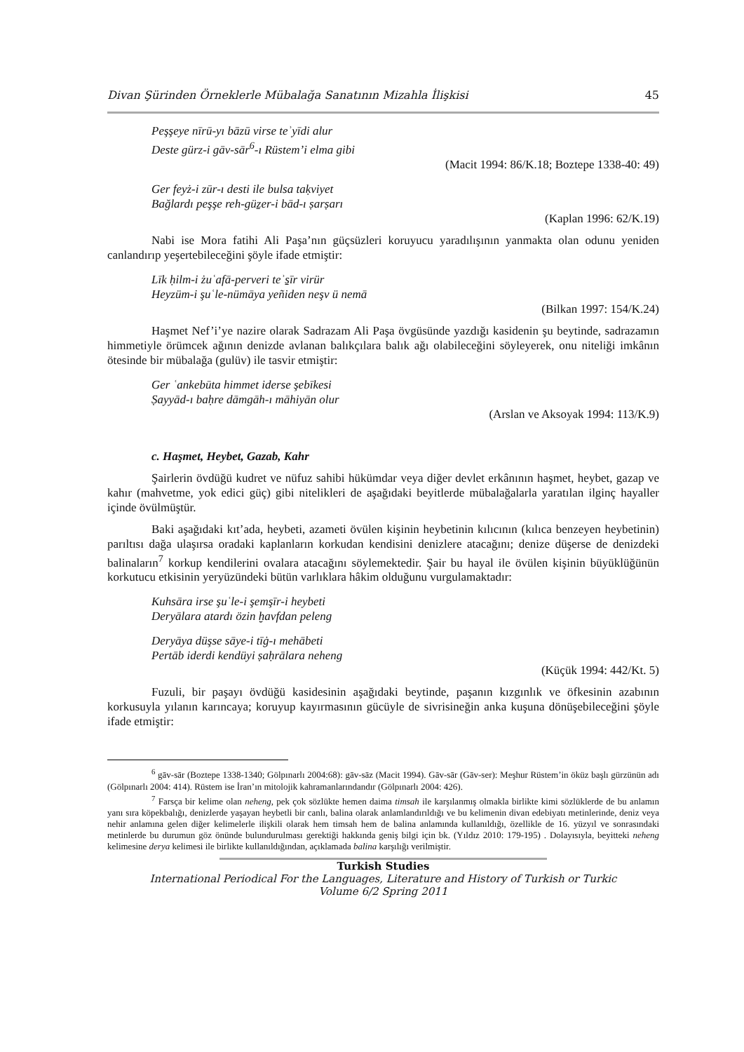Divan Şürinden Örneklerle Mübalağa Sanatının Mizahla İlişkisi 45
Peşşeye nīrū-yı bāzū virse teʾyīdi alur
Deste gürz-i gāv-sār<sup>6</sup>-ı Rüstem’i elma gibi
(Macit 1994: 86/K.18; Boztepe 1338-40: 49)
Ger feyż-i zūr-ı desti ile bulsa taḳviyet
Bağlardı peşşe reh-güẕer-i bād-ı ṣarṣarı
(Kaplan 1996: 62/K.19)
Nabi ise Mora fatihi Ali Paşa’nın güçsüzleri koruyucu yaradılışının yanmakta olan odunu yeniden canlandırıp yeşertebileceğini şöyle ifade etmiştir:
Līk ḥilm-i żuʿafā-perveri teʾs̱īr virür
Heyzüm-i şuʿle-nümāya yeñiden neşv ü nemā
(Bilkan 1997: 154/K.24)
Haşmet Nef’i’ye nazire olarak Sadrazam Ali Paşa övgüsünde yazdığı kasidenin şu beytinde, sadrazamın himmetiyle örümcek ağının denizde avlanan balıkçılara balık ağı olabileceğini söyleyerek, onu niteliği imkânın ötesinde bir mübalağa (gulüv) ile tasvir etmiştir:
Ger ʿankebūta himmet iderse şebīkesi
Ṣayyād-ı baḥre dāmgāh-ı māhiyān olur
(Arslan ve Aksoyak 1994: 113/K.9)
c. Haşmet, Heybet, Gazab, Kahr
Şairlerin övdüğü kudret ve nüfuz sahibi hükümdar veya diğer devlet erkânının haşmet, heybet, gazap ve kahır (mahvetme, yok edici güç) gibi nitelikleri de aşağıdaki beyitlerde mübalağalarla yaratılan ilginç hayaller içinde övülmüştür.
Baki aşağıdaki kıt’ada, heybeti, azameti övülen kişinin heybetinin kılıcının (kılıca benzeyen heybetinin) parıltısı dağa ulaşırsa oradaki kaplanların korkudan kendisini denizlere atacağını; denize düşerse de denizdeki balinaların<sup>7</sup> korkup kendilerini ovalara atacağını söylemektedir. Şair bu hayal ile övülen kişinin büyüklüğünün korkutucu etkisinin yeryüzündeki bütün varlıklara hâkim olduğunu vurgulamaktadır:
Kuhsāra irse şuʿle-i şemşīr-i heybeti
Deryālara atardı özin ḫavfdan peleng
Deryāya düşse sāye-i tīġ-ı mehābeti
Pertāb iderdi kendüyi ṣaḥrālara neheng
(Küçük 1994: 442/Kt. 5)
Fuzuli, bir paşayı övdüğü kasidesinin aşağıdaki beytinde, paşanın kızgınlık ve öfkesinin azabının korkusuyla yılanın karıncaya; koruyup kayırmasının gücüyle de sivrisineğin anka kuşuna dönüşebileceğini şöyle ifade etmiştir:
<sup>6</sup> gāv-sār (Boztepe 1338-1340; Gölpınarlı 2004:68): gāv-sāz (Macit 1994). Gāv-sār (Gāv-ser): Meşhur Rüstem’in öküz başlı gürzünün adı (Gölpınarlı 2004: 414). Rüstem ise İran’ın mitolojik kahramanlarındandır (Gölpınarlı 2004: 426).
<sup>7</sup> Farsça bir kelime olan neheng, pek çok sözlükte hemen daima timsah ile karşılanmış olmakla birlikte kimi sözlüklerde de bu anlamın yanı sıra köpekbalığı, denizlerde yaşayan heybetli bir canlı, balina olarak anlamlandırıldığı ve bu kelimenin divan edebiyatı metinlerinde, deniz veya nehir anlamına gelen diğer kelimelerle ilişkili olarak hem timsah hem de balina anlamında kullanıldığı, özellikle de 16. yüzyıl ve sonrasındaki metinlerde bu durumun göz önünde bulundurulması gerektiği hakkında geniş bilgi için bk. (Yıldız 2010: 179-195) . Dolayısıyla, beyitteki neheng kelimesine derya kelimesi ile birlikte kullanıldığından, açıklamada balina karşılığı verilmiştir.
Turkish Studies
International Periodical For the Languages, Literature and History of Turkish or Turkic
Volume 6/2 Spring 2011